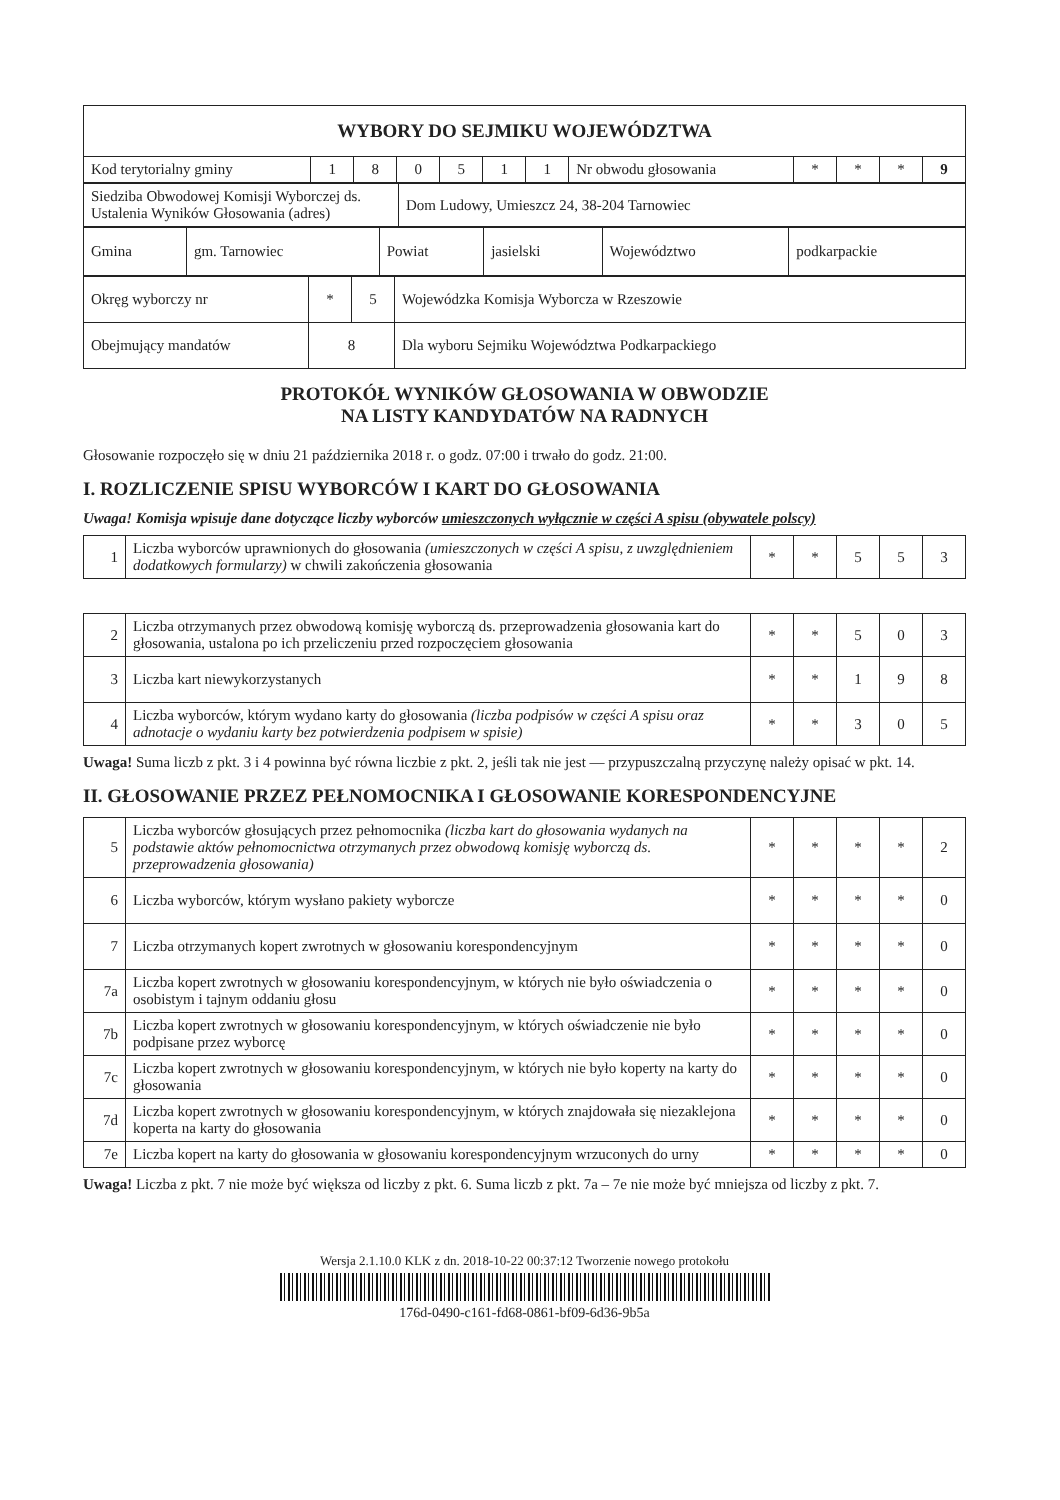| WYBORY DO SEJMIKU WOJEWÓDZTWA | | | | | | | | | | | |
| Kod terytorialny gminy | 1 | 8 | 0 | 5 | 1 | 1 | Nr obwodu głosowania | * | * | * | 9 |
| Siedziba Obwodowej Komisji Wyborczej ds. Ustalenia Wyników Głosowania (adres) | Dom Ludowy, Umieszcz 24, 38-204 Tarnowiec |
| Gmina | gm. Tarnowiec | Powiat | jasielski | Województwo | podkarpackie |
| Okręg wyborczy nr | * | 5 | Wojewódzka Komisja Wyborcza w Rzeszowie |
| Obejmujący mandatów | 8 | | Dla wyboru Sejmiku Województwa Podkarpackiego |
PROTOKÓŁ WYNIKÓW GŁOSOWANIA W OBWODZIE
NA LISTY KANDYDATÓW NA RADNYCH
Głosowanie rozpoczęło się w dniu 21 października 2018 r. o godz. 07:00 i trwało do godz. 21:00.
I. ROZLICZENIE SPISU WYBORCÓW I KART DO GŁOSOWANIA
Uwaga! Komisja wpisuje dane dotyczące liczby wyborców umieszczonych wyłącznie w części A spisu (obywatele polscy)
| 1 | Liczba wyborców uprawnionych do głosowania (umieszczonych w części A spisu, z uwzględnieniem dodatkowych formularzy) w chwili zakończenia głosowania | * | * | 5 | 5 | 3 |
| 2 | Liczba otrzymanych przez obwodową komisję wyborczą ds. przeprowadzenia głosowania kart do głosowania, ustalona po ich przeliczeniu przed rozpoczęciem głosowania | * | * | 5 | 0 | 3 |
| 3 | Liczba kart niewykorzystanych | * | * | 1 | 9 | 8 |
| 4 | Liczba wyborców, którym wydano karty do głosowania (liczba podpisów w części A spisu oraz adnotacje o wydaniu karty bez potwierdzenia podpisem w spisie) | * | * | 3 | 0 | 5 |
Uwaga! Suma liczb z pkt. 3 i 4 powinna być równa liczbie z pkt. 2, jeśli tak nie jest — przypuszczalną przyczynę należy opisać w pkt. 14.
II. GŁOSOWANIE PRZEZ PEŁNOMOCNIKA I GŁOSOWANIE KORESPONDENCYJNE
| 5 | Liczba wyborców głosujących przez pełnomocnika (liczba kart do głosowania wydanych na podstawie aktów pełnomocnictwa otrzymanych przez obwodową komisję wyborczą ds. przeprowadzenia głosowania) | * | * | * | * | 2 |
| 6 | Liczba wyborców, którym wysłano pakiety wyborcze | * | * | * | * | 0 |
| 7 | Liczba otrzymanych kopert zwrotnych w głosowaniu korespondencyjnym | * | * | * | * | 0 |
| 7a | Liczba kopert zwrotnych w głosowaniu korespondencyjnym, w których nie było oświadczenia o osobistym i tajnym oddaniu głosu | * | * | * | * | 0 |
| 7b | Liczba kopert zwrotnych w głosowaniu korespondencyjnym, w których oświadczenie nie było podpisane przez wyborcę | * | * | * | * | 0 |
| 7c | Liczba kopert zwrotnych w głosowaniu korespondencyjnym, w których nie było koperty na karty do głosowania | * | * | * | * | 0 |
| 7d | Liczba kopert zwrotnych w głosowaniu korespondencyjnym, w których znajdowała się niezaklejona koperta na karty do głosowania | * | * | * | * | 0 |
| 7e | Liczba kopert na karty do głosowania w głosowaniu korespondencyjnym wrzuconych do urny | * | * | * | * | 0 |
Uwaga! Liczba z pkt. 7 nie może być większa od liczby z pkt. 6. Suma liczb z pkt. 7a – 7e nie może być mniejsza od liczby z pkt. 7.
Wersja 2.1.10.0 KLK z dn. 2018-10-22 00:37:12 Tworzenie nowego protokołu
176d-0490-c161-fd68-0861-bf09-6d36-9b5a